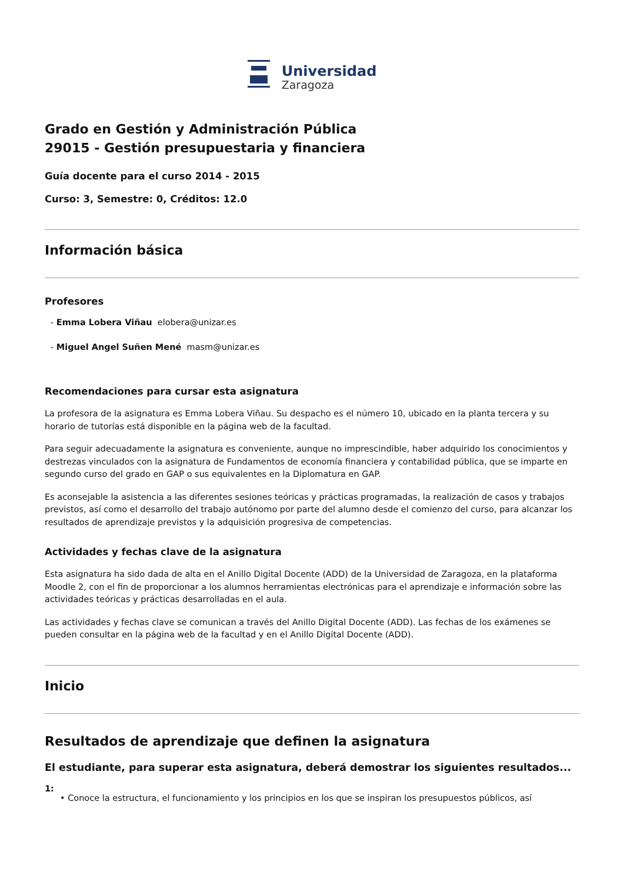Universidad
Zaragoza
Grado en Gestión y Administración Pública
29015 - Gestión presupuestaria y financiera
Guía docente para el curso 2014 - 2015
Curso: 3, Semestre: 0, Créditos: 12.0
Información básica
Profesores
- Emma Lobera Viñau elobera@unizar.es
- Miguel Angel Suñen Mené masm@unizar.es
Recomendaciones para cursar esta asignatura
La profesora de la asignatura es Emma Lobera Viñau. Su despacho es el número 10, ubicado en la planta tercera y su horario de tutorías está disponible en la página web de la facultad.
Para seguir adecuadamente la asignatura es conveniente, aunque no imprescindible, haber adquirido los conocimientos y destrezas vinculados con la asignatura de Fundamentos de economía financiera y contabilidad pública, que se imparte en segundo curso del grado en GAP o sus equivalentes en la Diplomatura en GAP.
Es aconsejable la asistencia a las diferentes sesiones teóricas y prácticas programadas, la realización de casos y trabajos previstos, así como el desarrollo del trabajo autónomo por parte del alumno desde el comienzo del curso, para alcanzar los resultados de aprendizaje previstos y la adquisición progresiva de competencias.
Actividades y fechas clave de la asignatura
Esta asignatura ha sido dada de alta en el Anillo Digital Docente (ADD) de la Universidad de Zaragoza, en la plataforma Moodle 2, con el fin de proporcionar a los alumnos herramientas electrónicas para el aprendizaje e información sobre las actividades teóricas y prácticas desarrolladas en el aula.
Las actividades y fechas clave se comunican a través del Anillo Digital Docente (ADD). Las fechas de los exámenes se pueden consultar en la página web de la facultad y en el Anillo Digital Docente (ADD).
Inicio
Resultados de aprendizaje que definen la asignatura
El estudiante, para superar esta asignatura, deberá demostrar los siguientes resultados...
1:
• Conoce la estructura, el funcionamiento y los principios en los que se inspiran los presupuestos públicos, así